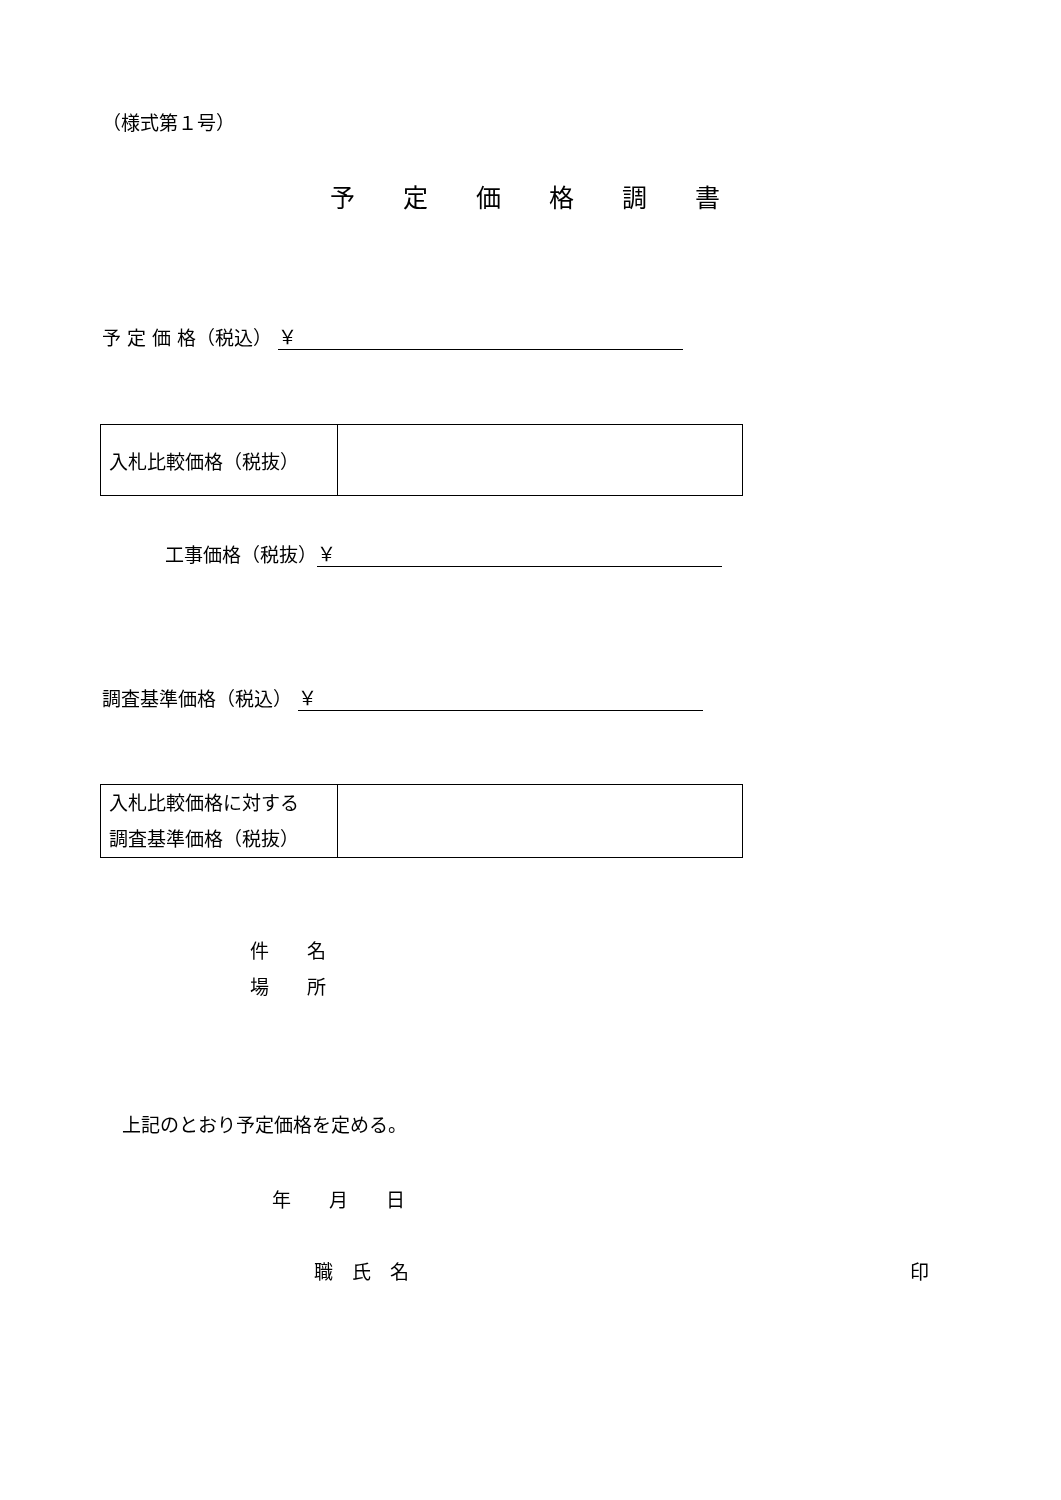（様式第１号）
予 定 価 格 調 書
予 定 価 格（税込） ￥
| 入札比較価格（税抜） | |
工事価格（税抜） ￥
調査基準価格（税込） ￥
| 入札比較価格に対する 調査基準価格（税抜） | |
件　　名
場　　所
上記のとおり予定価格を定める。
年　　月　　日
職　氏　名 印